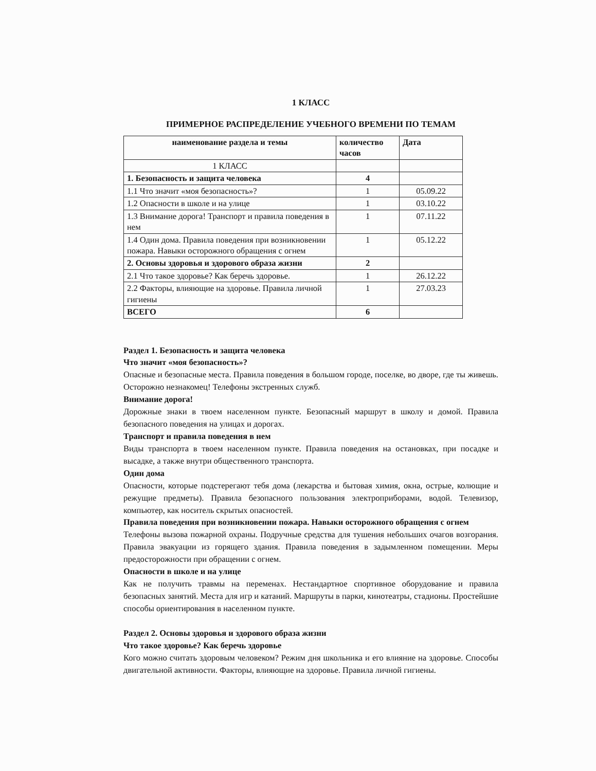1 КЛАСС
ПРИМЕРНОЕ РАСПРЕДЕЛЕНИЕ УЧЕБНОГО ВРЕМЕНИ ПО ТЕМАМ
| наименование раздела и темы | количество часов | Дата |
| --- | --- | --- |
| 1 КЛАСС | | |
| 1. Безопасность и защита человека | 4 | |
| 1.1 Что значит «моя безопасность»? | 1 | 05.09.22 |
| 1.2 Опасности в школе и на улице | 1 | 03.10.22 |
| 1.3 Внимание дорога! Транспорт и правила поведения в нем | 1 | 07.11.22 |
| 1.4 Один дома. Правила поведения при возникновении пожара. Навыки осторожного обращения с огнем | 1 | 05.12.22 |
| 2. Основы здоровья и здорового образа жизни | 2 | |
| 2.1 Что такое здоровье? Как беречь здоровье. | 1 | 26.12.22 |
| 2.2 Факторы, влияющие на здоровье. Правила личной гигиены | 1 | 27.03.23 |
| ВСЕГО | 6 | |
Раздел 1. Безопасность и защита человека
Что значит «моя безопасность»?
Опасные и безопасные места. Правила поведения в большом городе, поселке, во дворе, где ты живешь. Осторожно незнакомец! Телефоны экстренных служб.
Внимание дорога!
Дорожные знаки в твоем населенном пункте. Безопасный маршрут в школу и домой. Правила безопасного поведения на улицах и дорогах.
Транспорт и правила поведения в нем
Виды транспорта в твоем населенном пункте. Правила поведения на остановках, при посадке и высадке, а также внутри общественного транспорта.
Один дома
Опасности, которые подстерегают тебя дома (лекарства и бытовая химия, окна, острые, колющие и режущие предметы). Правила безопасного пользования электроприборами, водой. Телевизор, компьютер, как носитель скрытых опасностей.
Правила поведения при возникновении пожара. Навыки осторожного обращения с огнем
Телефоны вызова пожарной охраны. Подручные средства для тушения небольших очагов возгорания. Правила эвакуации из горящего здания. Правила поведения в задымленном помещении. Меры предосторожности при обращении с огнем.
Опасности в школе и на улице
Как не получить травмы на переменах. Нестандартное спортивное оборудование и правила безопасных занятий. Места для игр и катаний. Маршруты в парки, кинотеатры, стадионы. Простейшие способы ориентирования в населенном пункте.
Раздел 2. Основы здоровья и здорового образа жизни
Что такое здоровье? Как беречь здоровье
Кого можно считать здоровым человеком? Режим дня школьника и его влияние на здоровье. Способы двигательной активности. Факторы, влияющие на здоровье. Правила личной гигиены.